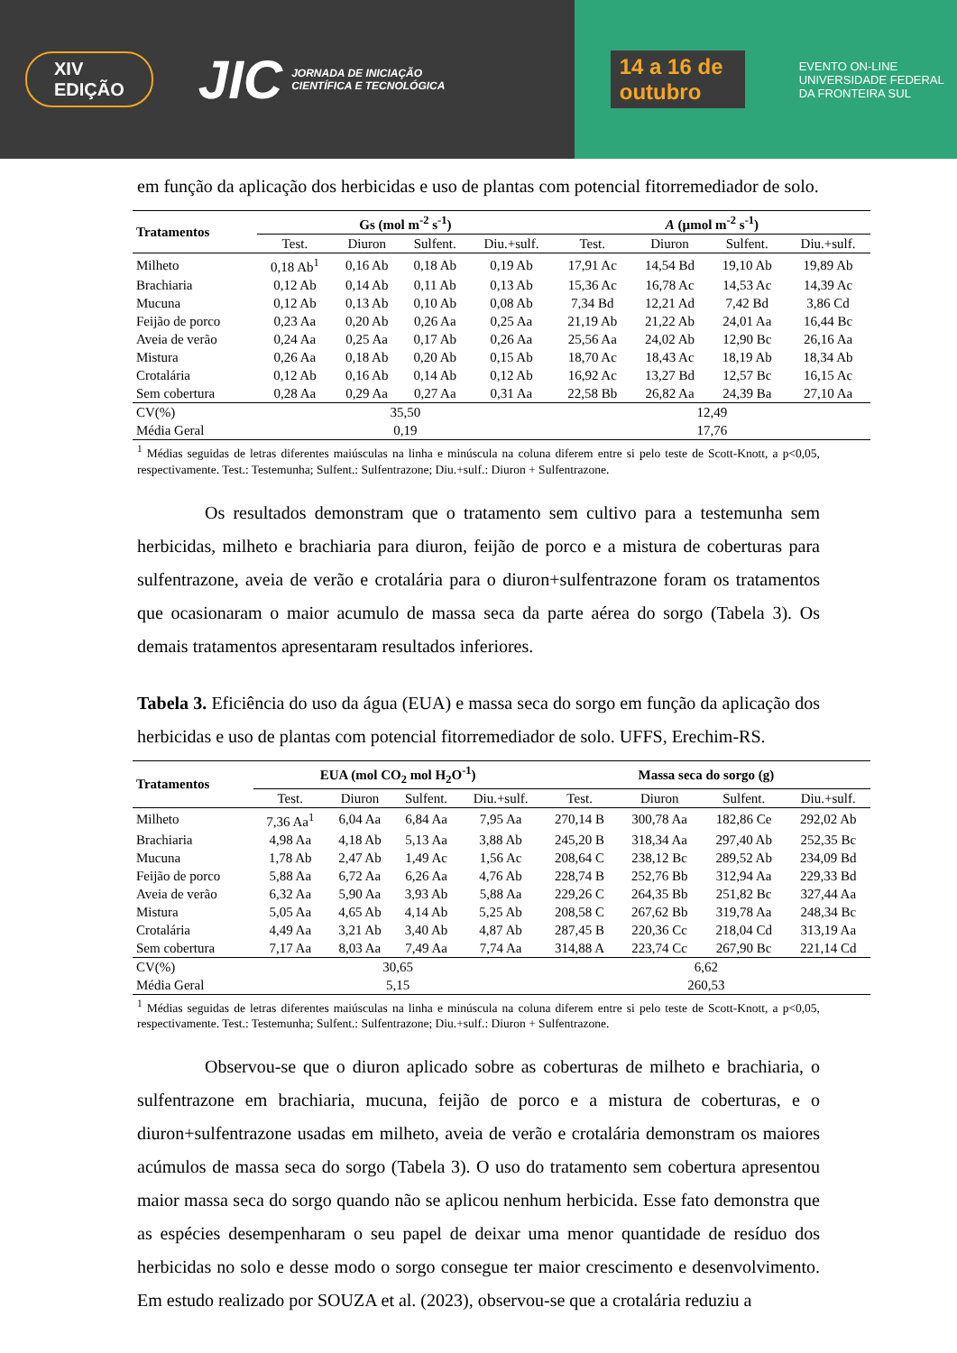XIV EDIÇÃO JIC JORNADA DE INICIAÇÃO CIENTÍFICA E TECNOLÓGICA 14 a 16 de outubro EVENTO ON-LINE
UNIVERSIDADE FEDERAL DA FRONTEIRA SUL
em função da aplicação dos herbicidas e uso de plantas com potencial fitorremediador de solo.
| Tratamentos | Gs (mol m<sup>-2</sup> s<sup>-1</sup>) | | | | A (µmol m<sup>-2</sup> s<sup>-1</sup>) | | | |
| --- | --- | --- | --- | --- | --- | --- | --- | --- |
| | Test. | Diuron | Sulfent. | Diu.+sulf. | Test. | Diuron | Sulfent. | Diu.+sulf. |
| Milheto | 0,18 Ab<sup>1</sup> | 0,16 Ab | 0,18 Ab | 0,19 Ab | 17,91 Ac | 14,54 Bd | 19,10 Ab | 19,89 Ab |
| Brachiaria | 0,12 Ab | 0,14 Ab | 0,11 Ab | 0,13 Ab | 15,36 Ac | 16,78 Ac | 14,53 Ac | 14,39 Ac |
| Mucuna | 0,12 Ab | 0,13 Ab | 0,10 Ab | 0,08 Ab | 7,34 Bd | 12,21 Ad | 7,42 Bd | 3,86 Cd |
| Feijão de porco | 0,23 Aa | 0,20 Ab | 0,26 Aa | 0,25 Aa | 21,19 Ab | 21,22 Ab | 24,01 Aa | 16,44 Bc |
| Aveia de verão | 0,24 Aa | 0,25 Aa | 0,17 Ab | 0,26 Aa | 25,56 Aa | 24,02 Ab | 12,90 Bc | 26,16 Aa |
| Mistura | 0,26 Aa | 0,18 Ab | 0,20 Ab | 0,15 Ab | 18,70 Ac | 18,43 Ac | 18,19 Ab | 18,34 Ab |
| Crotalária | 0,12 Ab | 0,16 Ab | 0,14 Ab | 0,12 Ab | 16,92 Ac | 13,27 Bd | 12,57 Bc | 16,15 Ac |
| Sem cobertura | 0,28 Aa | 0,29 Aa | 0,27 Aa | 0,31 Aa | 22,58 Bb | 26,82 Aa | 24,39 Ba | 27,10 Aa |
| CV(%) | 35,50 | | | | 12,49 | | | |
| Média Geral | 0,19 | | | | 17,76 | | | |
<sup>1</sup> Médias seguidas de letras diferentes maiúsculas na linha e minúscula na coluna diferem entre si pelo teste de Scott-Knott, a p<0,05, respectivamente. Test.: Testemunha; Sulfent.: Sulfentrazone; Diu.+sulf.: Diuron + Sulfentrazone.
Os resultados demonstram que o tratamento sem cultivo para a testemunha sem herbicidas, milheto e brachiaria para diuron, feijão de porco e a mistura de coberturas para sulfentrazone, aveia de verão e crotalária para o diuron+sulfentrazone foram os tratamentos que ocasionaram o maior acumulo de massa seca da parte aérea do sorgo (Tabela 3). Os demais tratamentos apresentaram resultados inferiores.
Tabela 3. Eficiência do uso da água (EUA) e massa seca do sorgo em função da aplicação dos herbicidas e uso de plantas com potencial fitorremediador de solo. UFFS, Erechim-RS.
| Tratamentos | EUA (mol CO<sub>2</sub> mol H<sub>2</sub>O<sup>-1</sup>) | | | | Massa seca do sorgo (g) | | | |
| --- | --- | --- | --- | --- | --- | --- | --- | --- |
| | Test. | Diuron | Sulfent. | Diu.+sulf. | Test. | Diuron | Sulfent. | Diu.+sulf. |
| Milheto | 7,36 Aa<sup>1</sup> | 6,04 Aa | 6,84 Aa | 7,95 Aa | 270,14 B | 300,78 Aa | 182,86 Ce | 292,02 Ab |
| Brachiaria | 4,98 Aa | 4,18 Ab | 5,13 Aa | 3,88 Ab | 245,20 B | 318,34 Aa | 297,40 Ab | 252,35 Bc |
| Mucuna | 1,78 Ab | 2,47 Ab | 1,49 Ac | 1,56 Ac | 208,64 C | 238,12 Bc | 289,52 Ab | 234,09 Bd |
| Feijão de porco | 5,88 Aa | 6,72 Aa | 6,26 Aa | 4,76 Ab | 228,74 B | 252,76 Bb | 312,94 Aa | 229,33 Bd |
| Aveia de verão | 6,32 Aa | 5,90 Aa | 3,93 Ab | 5,88 Aa | 229,26 C | 264,35 Bb | 251,82 Bc | 327,44 Aa |
| Mistura | 5,05 Aa | 4,65 Ab | 4,14 Ab | 5,25 Ab | 208,58 C | 267,62 Bb | 319,78 Aa | 248,34 Bc |
| Crotalária | 4,49 Aa | 3,21 Ab | 3,40 Ab | 4,87 Ab | 287,45 B | 220,36 Cc | 218,04 Cd | 313,19 Aa |
| Sem cobertura | 7,17 Aa | 8,03 Aa | 7,49 Aa | 7,74 Aa | 314,88 A | 223,74 Cc | 267,90 Bc | 221,14 Cd |
| CV(%) | 30,65 | | | | 6,62 | | | |
| Média Geral | 5,15 | | | | 260,53 | | | |
<sup>1</sup> Médias seguidas de letras diferentes maiúsculas na linha e minúscula na coluna diferem entre si pelo teste de Scott-Knott, a p<0,05, respectivamente. Test.: Testemunha; Sulfent.: Sulfentrazone; Diu.+sulf.: Diuron + Sulfentrazone.
Observou-se que o diuron aplicado sobre as coberturas de milheto e brachiaria, o sulfentrazone em brachiaria, mucuna, feijão de porco e a mistura de coberturas, e o diuron+sulfentrazone usadas em milheto, aveia de verão e crotalária demonstram os maiores acúmulos de massa seca do sorgo (Tabela 3). O uso do tratamento sem cobertura apresentou maior massa seca do sorgo quando não se aplicou nenhum herbicida. Esse fato demonstra que as espécies desempenharam o seu papel de deixar uma menor quantidade de resíduo dos herbicidas no solo e desse modo o sorgo consegue ter maior crescimento e desenvolvimento. Em estudo realizado por SOUZA et al. (2023), observou-se que a crotalária reduziu a